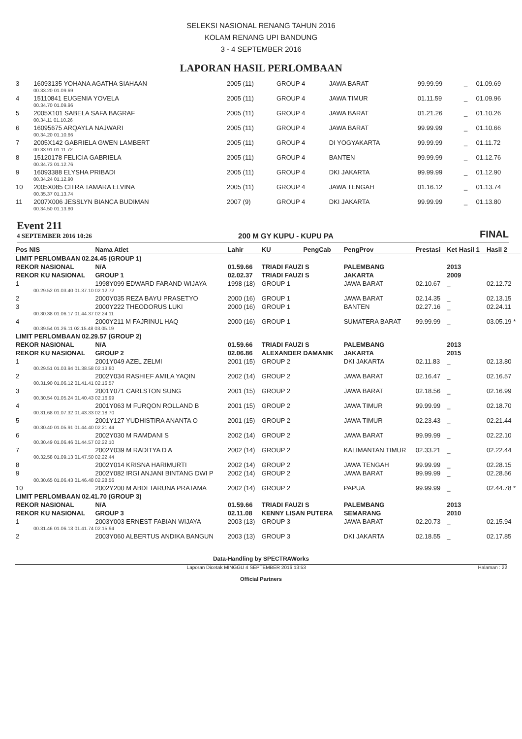SELEKSI NASIONAL RENANG TAHUN 2016
KOLAM RENANG UPI BANDUNG
3 - 4 SEPTEMBER 2016
LAPORAN HASIL PERLOMBAAN
| 3 | 16093135 YOHANA AGATHA SIAHAAN | 2005 (11) | GROUP 4 | JAWA BARAT | 99.99.99 | _ | 01.09.69 |
| 00.33.20 01.09.69 | | | | | | | |
| 4 | 15110841 EUGENIA YOVELA | 2005 (11) | GROUP 4 | JAWA TIMUR | 01.11.59 | _ | 01.09.96 |
| 00.34.70 01.09.96 | | | | | | | |
| 5 | 2005X101 SABELA SAFA BAGRAF | 2005 (11) | GROUP 4 | JAWA BARAT | 01.21.26 | _ | 01.10.26 |
| 00.34.11 01.10.26 | | | | | | | |
| 6 | 16095675 ARQAYLA NAJWARI | 2005 (11) | GROUP 4 | JAWA BARAT | 99.99.99 | _ | 01.10.66 |
| 00.34.20 01.10.66 | | | | | | | |
| 7 | 2005X142 GABRIELA GWEN LAMBERT | 2005 (11) | GROUP 4 | DI YOGYAKARTA | 99.99.99 | _ | 01.11.72 |
| 00.33.91 01.11.72 | | | | | | | |
| 8 | 15120178 FELICIA GABRIELA | 2005 (11) | GROUP 4 | BANTEN | 99.99.99 | _ | 01.12.76 |
| 00.34.73 01.12.76 | | | | | | | |
| 9 | 16093388 ELYSHA PRIBADI | 2005 (11) | GROUP 4 | DKI JAKARTA | 99.99.99 | _ | 01.12.90 |
| 00.34.24 01.12.90 | | | | | | | |
| 10 | 2005X085 CITRA TAMARA ELVINA | 2005 (11) | GROUP 4 | JAWA TENGAH | 01.16.12 | _ | 01.13.74 |
| 00.35.37 01.13.74 | | | | | | | |
| 11 | 2007X006 JESSLYN BIANCA BUDIMAN | 2007 (9) | GROUP 4 | DKI JAKARTA | 99.99.99 | _ | 01.13.80 |
| 00.34.50 01.13.80 | | | | | | | |
Event 211
4 SEPTEMBER 2016 10:26
200 M GY KUPU - KUPU PA
FINAL
| Pos NIS | Nama Atlet | Lahir | KU | PengCab | PengProv | Prestasi | Ket Hasil 1 | Hasil 2 |
| LIMIT PERLOMBAAN 02.24.45 (GROUP 1) | | | | | | | | |
| REKOR NASIONAL | N/A | 01.59.66 | TRIADI FAUZI S | | PALEMBANG | | 2013 | |
| REKOR KU NASIONAL | GROUP 1 | 02.02.37 | TRIADI FAUZI S | | JAKARTA | | 2009 | |
| 1 | 1998Y099 EDWARD FARAND WIJAYA | 1998 (18) | GROUP 1 | | JAWA BARAT | 02.10.67 | _ | 02.12.72 |
| 00.29.52 01.03.40 01.37.10 02.12.72 | | | | | | | | |
| 2 | 2000Y035 REZA BAYU PRASETYO | 2000 (16) | GROUP 1 | | JAWA BARAT | 02.14.35 | _ | 02.13.15 |
| 3 | 2000Y222 THEODORUS LUKI | 2000 (16) | GROUP 1 | | BANTEN | 02.27.16 | _ | 02.24.11 |
| 00.30.38 01.06.17 01.44.37 02.24.11 | | | | | | | | |
| 4 | 2000Y211 M FAJRINUL HAQ | 2000 (16) | GROUP 1 | | SUMATERA BARAT | 99.99.99 | _ | 03.05.19 * |
| 00.39.54 01.26.11 02.15.48 03.05.19 | | | | | | | | |
| LIMIT PERLOMBAAN 02.29.57 (GROUP 2) | | | | | | | | |
| REKOR NASIONAL | N/A | 01.59.66 | TRIADI FAUZI S | | PALEMBANG | | 2013 | |
| REKOR KU NASIONAL | GROUP 2 | 02.06.86 | ALEXANDER DAMANIK | | JAKARTA | | 2015 | |
| 1 | 2001Y049 AZEL ZELMI | 2001 (15) | GROUP 2 | | DKI JAKARTA | 02.11.83 | _ | 02.13.80 |
| 00.29.51 01.03.94 01.38.58 02.13.80 | | | | | | | | |
| 2 | 2002Y034 RASHIEF AMILA YAQIN | 2002 (14) | GROUP 2 | | JAWA BARAT | 02.16.47 | _ | 02.16.57 |
| 00.31.90 01.06.12 01.41.41 02.16.57 | | | | | | | | |
| 3 | 2001Y071 CARLSTON SUNG | 2001 (15) | GROUP 2 | | JAWA BARAT | 02.18.56 | _ | 02.16.99 |
| 00.30.54 01.05.24 01.40.43 02.16.99 | | | | | | | | |
| 4 | 2001Y063 M FURQON ROLLAND B | 2001 (15) | GROUP 2 | | JAWA TIMUR | 99.99.99 | _ | 02.18.70 |
| 00.31.68 01.07.32 01.43.33 02.18.70 | | | | | | | | |
| 5 | 2001Y127 YUDHISTIRA ANANTA O | 2001 (15) | GROUP 2 | | JAWA TIMUR | 02.23.43 | _ | 02.21.44 |
| 00.30.40 01.05.91 01.44.40 02.21.44 | | | | | | | | |
| 6 | 2002Y030 M RAMDANI S | 2002 (14) | GROUP 2 | | JAWA BARAT | 99.99.99 | _ | 02.22.10 |
| 00.30.49 01.06.46 01.44.57 02.22.10 | | | | | | | | |
| 7 | 2002Y039 M RADITYA D A | 2002 (14) | GROUP 2 | | KALIMANTAN TIMUR | 02.33.21 | _ | 02.22.44 |
| 00.32.58 01.09.13 01.47.50 02.22.44 | | | | | | | | |
| 8 | 2002Y014 KRISNA HARIMURTI | 2002 (14) | GROUP 2 | | JAWA TENGAH | 99.99.99 | _ | 02.28.15 |
| 9 | 2002Y082 IRGI ANJANI BINTANG DWI P | 2002 (14) | GROUP 2 | | JAWA BARAT | 99.99.99 | _ | 02.28.56 |
| 00.30.65 01.06.43 01.46.48 02.28.56 | | | | | | | | |
| 10 | 2002Y200 M ABDI TARUNA PRATAMA | 2002 (14) | GROUP 2 | | PAPUA | 99.99.99 | _ | 02.44.78 * |
| LIMIT PERLOMBAAN 02.41.70 (GROUP 3) | | | | | | | | |
| REKOR NASIONAL | N/A | 01.59.66 | TRIADI FAUZI S | | PALEMBANG | | 2013 | |
| REKOR KU NASIONAL | GROUP 3 | 02.11.08 | KENNY LISAN PUTERA | | SEMARANG | | 2010 | |
| 1 | 2003Y003 ERNEST FABIAN WIJAYA | 2003 (13) | GROUP 3 | | JAWA BARAT | 02.20.73 | _ | 02.15.94 |
| 00.31.46 01.06.13 01.41.74 02.15.94 | | | | | | | | |
| 2 | 2003Y060 ALBERTUS ANDIKA BANGUN | 2003 (13) | GROUP 3 | | DKI JAKARTA | 02.18.55 | _ | 02.17.85 |
Data-Handling by SPECTRAWorks
Laporan Dicetak MINGGU 4 SEPTEMBER 2016 13:53 Halaman : 22
Official Partners